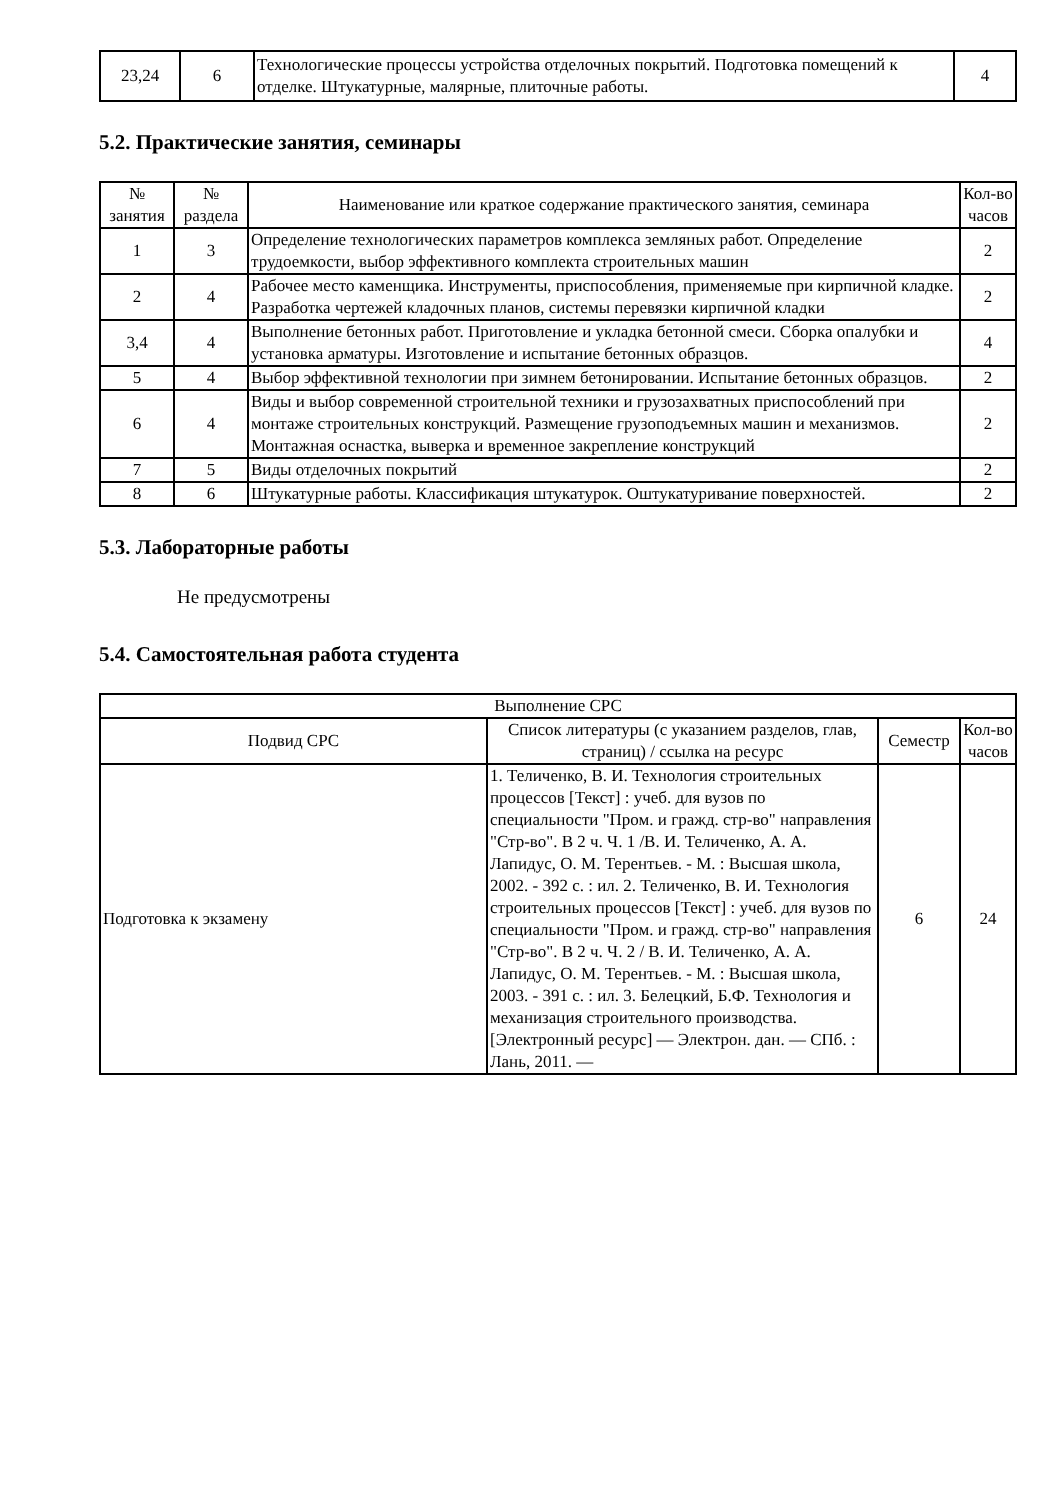| 23,24 | 6 | Технологические процессы устройства отделочных покрытий. Подготовка помещений к отделке. Штукатурные, малярные, плиточные работы. | 4 |
5.2. Практические занятия, семинары
| № занятия | № раздела | Наименование или краткое содержание практического занятия, семинара | Кол-во часов |
| --- | --- | --- | --- |
| 1 | 3 | Определение технологических параметров комплекса земляных работ. Определение трудоемкости, выбор эффективного комплекта строительных машин | 2 |
| 2 | 4 | Рабочее место каменщика. Инструменты, приспособления, применяемые при кирпичной кладке. Разработка чертежей кладочных планов, системы перевязки кирпичной кладки | 2 |
| 3,4 | 4 | Выполнение бетонных работ. Приготовление и укладка бетонной смеси. Сборка опалубки и установка арматуры. Изготовление и испытание бетонных образцов. | 4 |
| 5 | 4 | Выбор эффективной технологии при зимнем бетонировании. Испытание бетонных образцов. | 2 |
| 6 | 4 | Виды и выбор современной строительной техники и грузозахватных приспособлений при монтаже строительных конструкций. Размещение грузоподъемных машин и механизмов. Монтажная оснастка, выверка и временное закрепление конструкций | 2 |
| 7 | 5 | Виды отделочных покрытий | 2 |
| 8 | 6 | Штукатурные работы. Классификация штукатурок. Оштукатуривание поверхностей. | 2 |
5.3. Лабораторные работы
Не предусмотрены
5.4. Самостоятельная работа студента
| Выполнение СРС | | | |
| --- | --- | --- | --- |
| Подвид СРС | Список литературы (с указанием разделов, глав, страниц) / ссылка на ресурс | Семестр | Кол-во часов |
| Подготовка к экзамену | 1. Теличенко, В. И. Технология строительных процессов [Текст] : учеб. для вузов по специальности "Пром. и гражд. стр-во" направления "Стр-во". В 2 ч. Ч. 1 /В. И. Теличенко, А. А. Лапидус, О. М. Терентьев. - М. : Высшая школа, 2002. - 392 с. : ил. 2. Теличенко, В. И. Технология строительных процессов [Текст] : учеб. для вузов по специальности "Пром. и гражд. стр-во" направления "Стр-во". В 2 ч. Ч. 2 / В. И. Теличенко, А. А. Лапидус, О. М. Терентьев. - М. : Высшая школа, 2003. - 391 с. : ил. 3. Белецкий, Б.Ф. Технология и механизация строительного производства. [Электронный ресурс] — Электрон. дан. — СПб. : Лань, 2011. — | 6 | 24 |